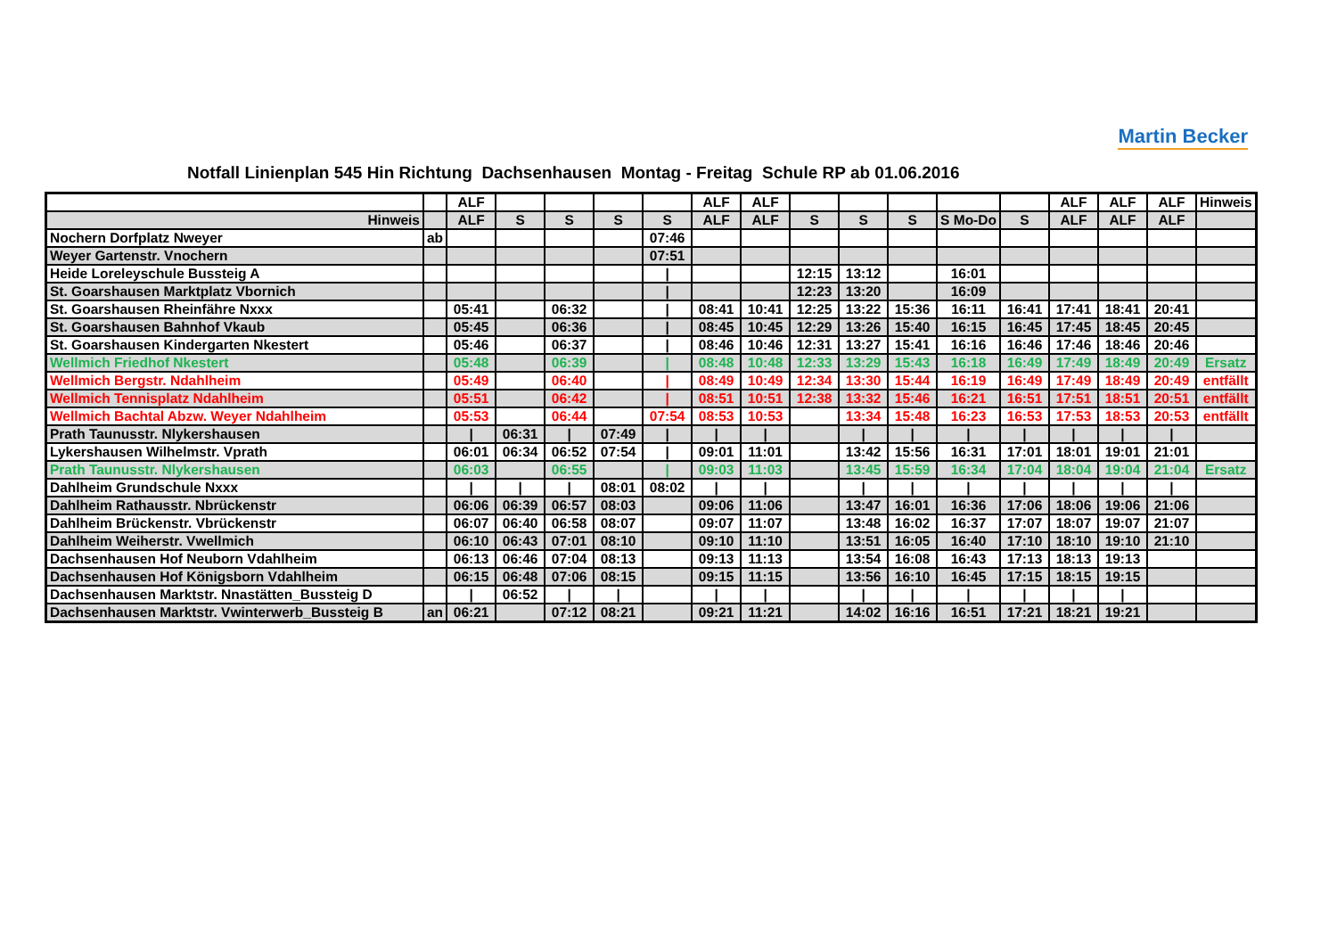Martin Becker
Notfall Linienplan 545 Hin Richtung Dachsenhausen Montag - Freitag Schule RP ab 01.06.2016
| | | ALF | | | | | ALF | ALF | | | | | | ALF | ALF | ALF | Hinweis |
| Hinweis | | ALF | S | S | S | S | ALF | ALF | S | S | S | S Mo-Do | S | ALF | ALF | ALF | |
| Nochern Dorfplatz Nweyer | ab | | | | | 07:46 | | | | | | | | | | | |
| Weyer Gartenstr. Vnochern | | | | | | 07:51 | | | | | | | | | | | |
| Heide Loreleyschule Bussteig A | | | | | | / | | | 12:15 | 13:12 | | 16:01 | | | | | |
| St. Goarshausen Marktplatz Vbornich | | | | | | / | | | 12:23 | 13:20 | | 16:09 | | | | | |
| St. Goarshausen Rheinfähre Nxxx | | 05:41 | | 06:32 | | / | 08:41 | 10:41 | 12:25 | 13:22 | 15:36 | 16:11 | 16:41 | 17:41 | 18:41 | 20:41 | |
| St. Goarshausen Bahnhof Vkaub | | 05:45 | | 06:36 | | / | 08:45 | 10:45 | 12:29 | 13:26 | 15:40 | 16:15 | 16:45 | 17:45 | 18:45 | 20:45 | |
| St. Goarshausen Kindergarten Nkestert | | 05:46 | | 06:37 | | / | 08:46 | 10:46 | 12:31 | 13:27 | 15:41 | 16:16 | 16:46 | 17:46 | 18:46 | 20:46 | |
| Wellmich Friedhof Nkestert | | 05:48 | | 06:39 | | / | 08:48 | 10:48 | 12:33 | 13:29 | 15:43 | 16:18 | 16:49 | 17:49 | 18:49 | 20:49 | Ersatz |
| Wellmich Bergstr. Ndahlheim | | 05:49 | | 06:40 | | / | 08:49 | 10:49 | 12:34 | 13:30 | 15:44 | 16:19 | 16:49 | 17:49 | 18:49 | 20:49 | entfällt |
| Wellmich Tennisplatz Ndahlheim | | 05:51 | | 06:42 | | / | 08:51 | 10:51 | 12:38 | 13:32 | 15:46 | 16:21 | 16:51 | 17:51 | 18:51 | 20:51 | entfällt |
| Wellmich Bachtal Abzw. Weyer Ndahlheim | | 05:53 | | 06:44 | | 07:54 | 08:53 | 10:53 | | 13:34 | 15:48 | 16:23 | 16:53 | 17:53 | 18:53 | 20:53 | entfällt |
| Prath Taunusstr. Nlykershausen | | / | 06:31 | / | 07:49 | / | / | / | | / | / | / | / | / | / | / | |
| Lykershausen Wilhelmstr. Vprath | | 06:01 | 06:34 | 06:52 | 07:54 | / | 09:01 | 11:01 | | 13:42 | 15:56 | 16:31 | 17:01 | 18:01 | 19:01 | 21:01 | |
| Prath Taunusstr. Nlykershausen | | 06:03 | | 06:55 | | / | 09:03 | 11:03 | | 13:45 | 15:59 | 16:34 | 17:04 | 18:04 | 19:04 | 21:04 | Ersatz |
| Dahlheim Grundschule Nxxx | | / | / | / | 08:01 | 08:02 | / | / | | / | / | / | / | / | / | / | |
| Dahlheim Rathausstr. Nbrückenstr | | 06:06 | 06:39 | 06:57 | 08:03 | | 09:06 | 11:06 | | 13:47 | 16:01 | 16:36 | 17:06 | 18:06 | 19:06 | 21:06 | |
| Dahlheim Brückenstr. Vbrückenstr | | 06:07 | 06:40 | 06:58 | 08:07 | | 09:07 | 11:07 | | 13:48 | 16:02 | 16:37 | 17:07 | 18:07 | 19:07 | 21:07 | |
| Dahlheim Weiherstr. Vwellmich | | 06:10 | 06:43 | 07:01 | 08:10 | | 09:10 | 11:10 | | 13:51 | 16:05 | 16:40 | 17:10 | 18:10 | 19:10 | 21:10 | |
| Dachsenhausen Hof Neuborn Vdahlheim | | 06:13 | 06:46 | 07:04 | 08:13 | | 09:13 | 11:13 | | 13:54 | 16:08 | 16:43 | 17:13 | 18:13 | 19:13 | | |
| Dachsenhausen Hof Königsborn Vdahlheim | | 06:15 | 06:48 | 07:06 | 08:15 | | 09:15 | 11:15 | | 13:56 | 16:10 | 16:45 | 17:15 | 18:15 | 19:15 | | |
| Dachsenhausen Marktstr. Nnastätten_Bussteig D | | / | 06:52 | / | / | | / | / | | / | / | / | / | / | / | | |
| Dachsenhausen Marktstr. Vwinterwerb_Bussteig B | an | 06:21 | | 07:12 | 08:21 | | 09:21 | 11:21 | | 14:02 | 16:16 | 16:51 | 17:21 | 18:21 | 19:21 | | |